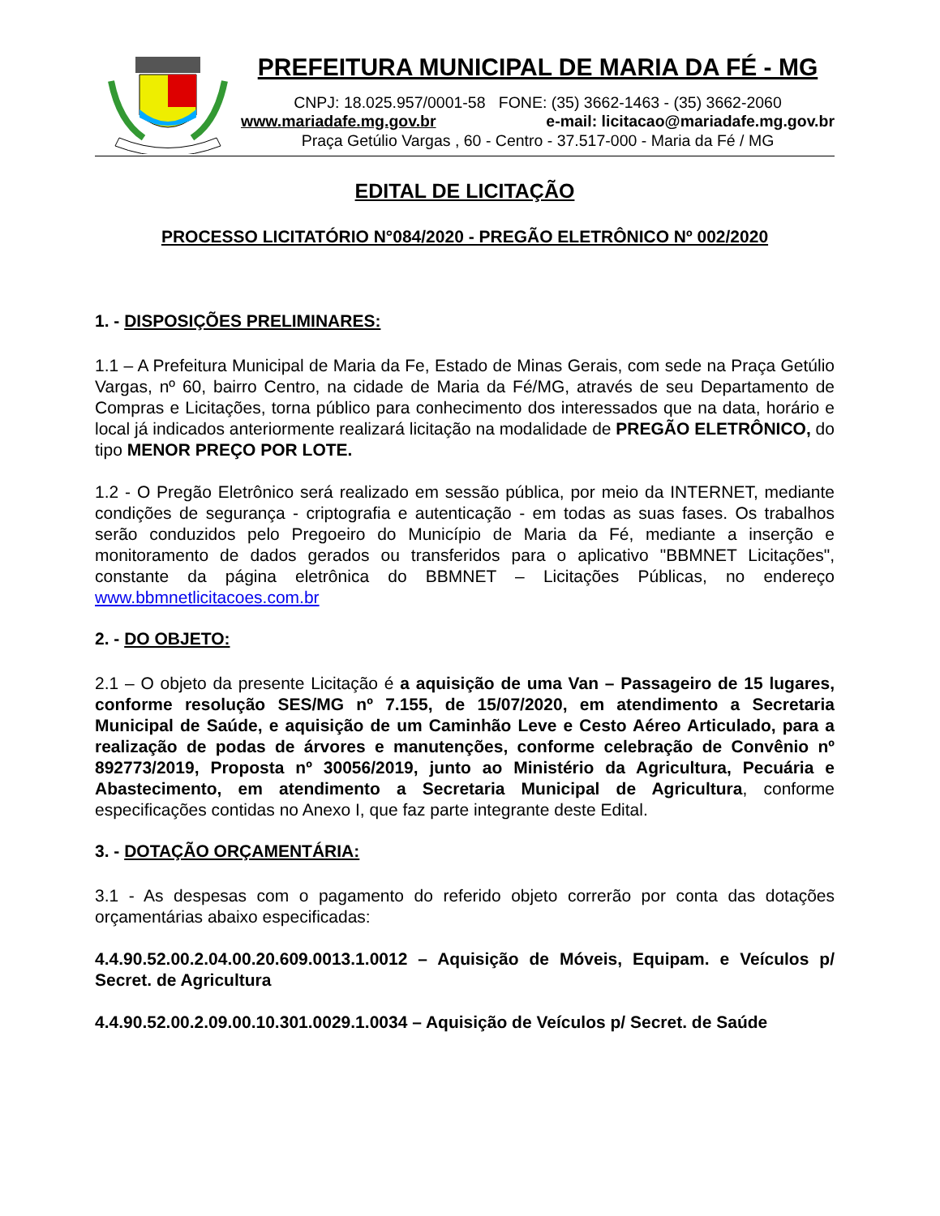PREFEITURA MUNICIPAL DE MARIA DA FÉ - MG
CNPJ: 18.025.957/0001-58 FONE: (35) 3662-1463 - (35) 3662-2060
www.mariadafe.mg.gov.br e-mail: licitacao@mariadafe.mg.gov.br
Praça Getúlio Vargas , 60 - Centro - 37.517-000 - Maria da Fé / MG
EDITAL DE LICITAÇÃO
PROCESSO LICITATÓRIO N°084/2020 - PREGÃO ELETRÔNICO Nº 002/2020
1. - DISPOSIÇÕES PRELIMINARES:
1.1 – A Prefeitura Municipal de Maria da Fe, Estado de Minas Gerais, com sede na Praça Getúlio Vargas, nº 60, bairro Centro, na cidade de Maria da Fé/MG, através de seu Departamento de Compras e Licitações, torna público para conhecimento dos interessados que na data, horário e local já indicados anteriormente realizará licitação na modalidade de PREGÃO ELETRÔNICO, do tipo MENOR PREÇO POR LOTE.
1.2 - O Pregão Eletrônico será realizado em sessão pública, por meio da INTERNET, mediante condições de segurança - criptografia e autenticação - em todas as suas fases. Os trabalhos serão conduzidos pelo Pregoeiro do Município de Maria da Fé, mediante a inserção e monitoramento de dados gerados ou transferidos para o aplicativo "BBMNET Licitações", constante da página eletrônica do BBMNET – Licitações Públicas, no endereço www.bbmnetlicitacoes.com.br
2. - DO OBJETO:
2.1 – O objeto da presente Licitação é a aquisição de uma Van – Passageiro de 15 lugares, conforme resolução SES/MG nº 7.155, de 15/07/2020, em atendimento a Secretaria Municipal de Saúde, e aquisição de um Caminhão Leve e Cesto Aéreo Articulado, para a realização de podas de árvores e manutenções, conforme celebração de Convênio nº 892773/2019, Proposta nº 30056/2019, junto ao Ministério da Agricultura, Pecuária e Abastecimento, em atendimento a Secretaria Municipal de Agricultura, conforme especificações contidas no Anexo I, que faz parte integrante deste Edital.
3. - DOTAÇÃO ORÇAMENTÁRIA:
3.1 - As despesas com o pagamento do referido objeto correrão por conta das dotações orçamentárias abaixo especificadas:
4.4.90.52.00.2.04.00.20.609.0013.1.0012 – Aquisição de Móveis, Equipam. e Veículos p/ Secret. de Agricultura
4.4.90.52.00.2.09.00.10.301.0029.1.0034 – Aquisição de Veículos p/ Secret. de Saúde